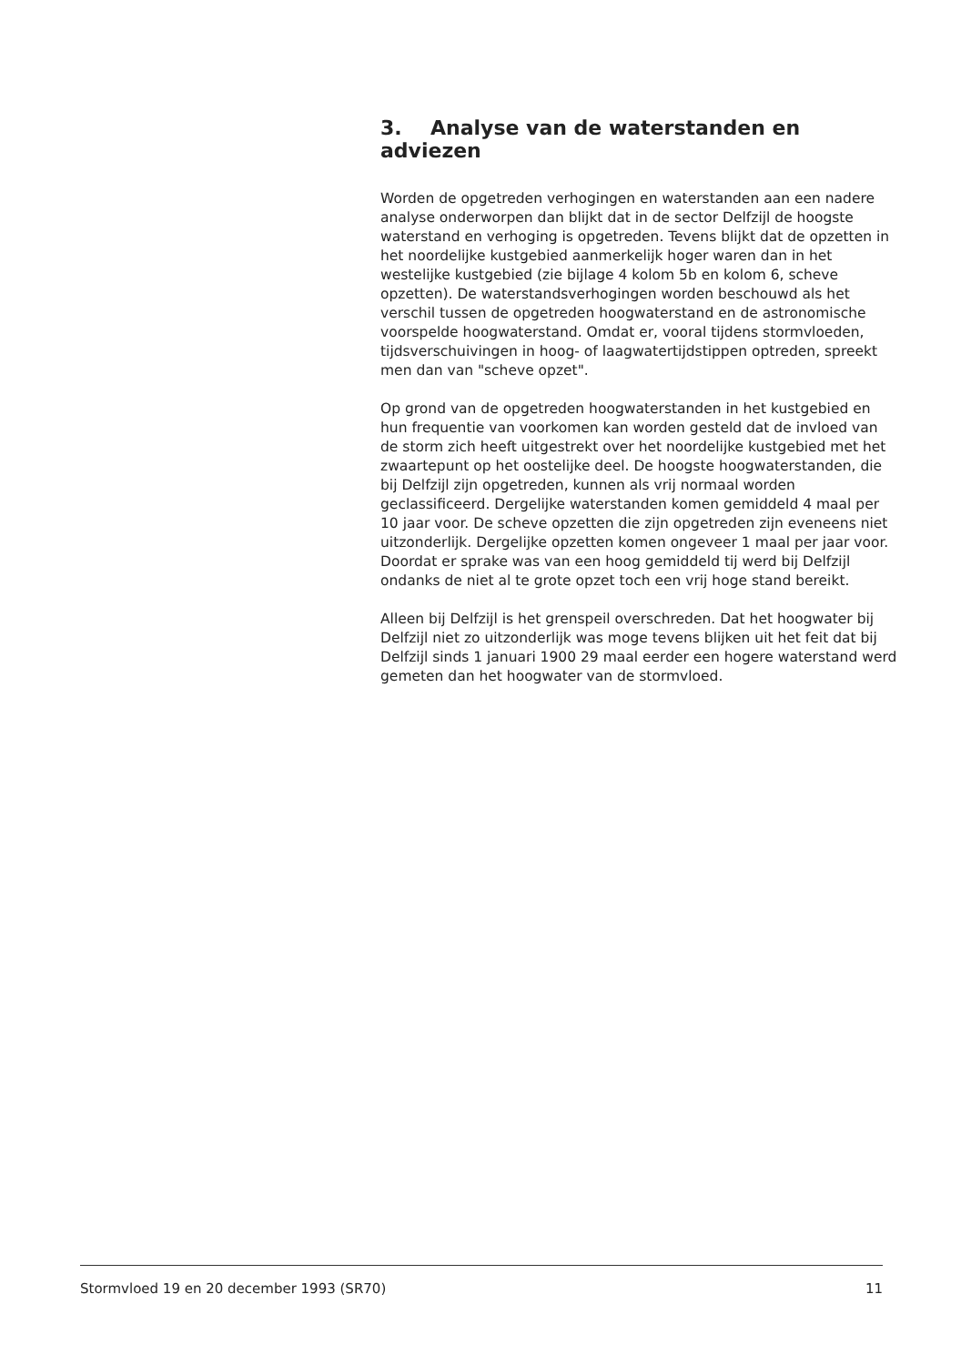3. Analyse van de waterstanden en adviezen
Worden de opgetreden verhogingen en waterstanden aan een nadere analyse onderworpen dan blijkt dat in de sector Delfzijl de hoogste waterstand en verhoging is opgetreden. Tevens blijkt dat de opzetten in het noordelijke kustgebied aanmerkelijk hoger waren dan in het westelijke kustgebied (zie bijlage 4 kolom 5b en kolom 6, scheve opzetten). De waterstandsverhogingen worden beschouwd als het verschil tussen de opgetreden hoogwaterstand en de astronomische voorspelde hoogwaterstand. Omdat er, vooral tijdens stormvloeden, tijdsverschuivingen in hoog- of laagwatertijdstippen optreden, spreekt men dan van "scheve opzet".
Op grond van de opgetreden hoogwaterstanden in het kustgebied en hun frequentie van voorkomen kan worden gesteld dat de invloed van de storm zich heeft uitgestrekt over het noordelijke kustgebied met het zwaartepunt op het oostelijke deel. De hoogste hoogwaterstanden, die bij Delfzijl zijn opgetreden, kunnen als vrij normaal worden geclassificeerd. Dergelijke waterstanden komen gemiddeld 4 maal per 10 jaar voor. De scheve opzetten die zijn opgetreden zijn eveneens niet uitzonderlijk. Dergelijke opzetten komen ongeveer 1 maal per jaar voor. Doordat er sprake was van een hoog gemiddeld tij werd bij Delfzijl ondanks de niet al te grote opzet toch een vrij hoge stand bereikt.
Alleen bij Delfzijl is het grenspeil overschreden. Dat het hoogwater bij Delfzijl niet zo uitzonderlijk was moge tevens blijken uit het feit dat bij Delfzijl sinds 1 januari 1900 29 maal eerder een hogere waterstand werd gemeten dan het hoogwater van de stormvloed.
Stormvloed 19 en 20 december 1993 (SR70) 11